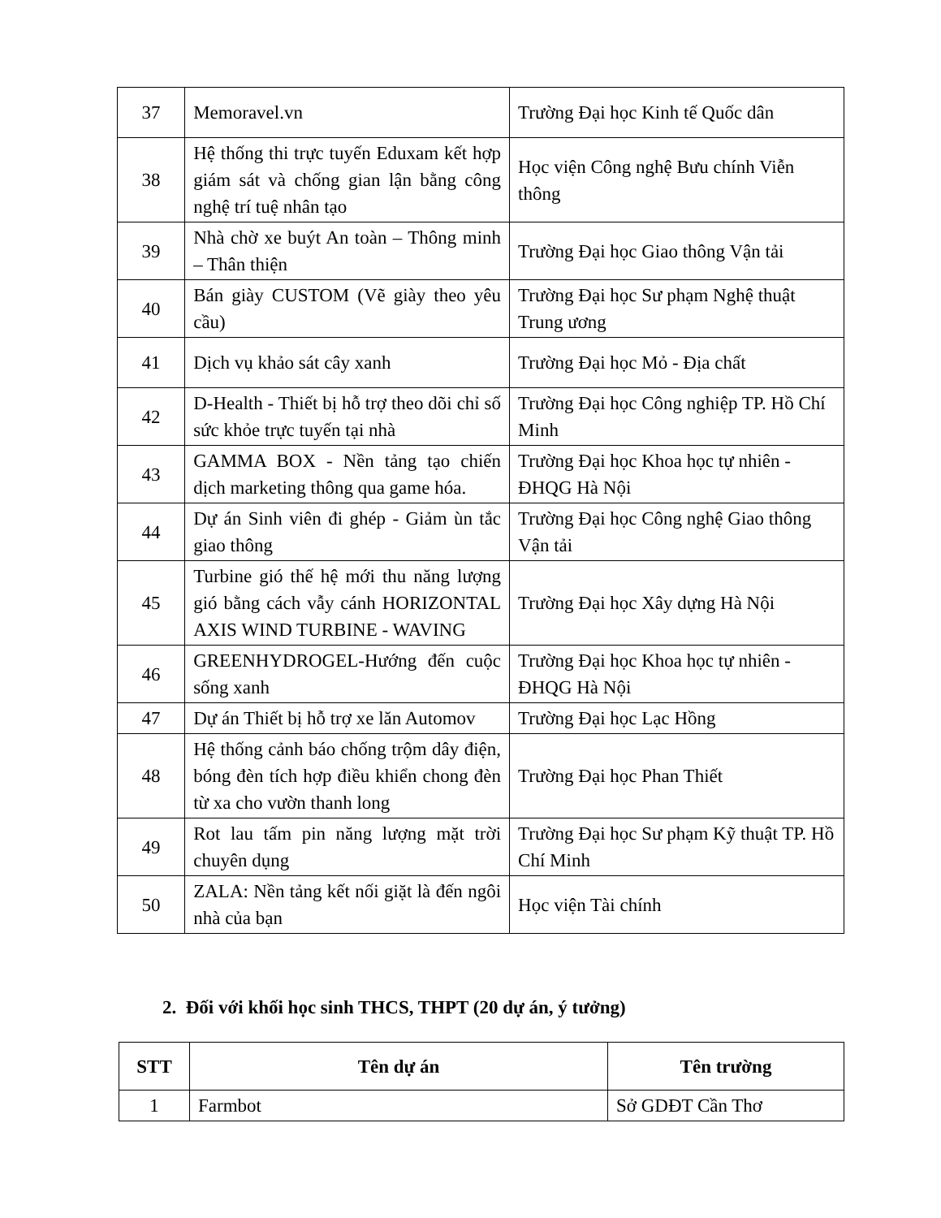| 37 | Memoravel.vn | Trường Đại học Kinh tế Quốc dân |
| 38 | Hệ thống thi trực tuyến Eduxam kết hợp giám sát và chống gian lận bằng công nghệ trí tuệ nhân tạo | Học viện Công nghệ Bưu chính Viễn thông |
| 39 | Nhà chờ xe buýt An toàn – Thông minh – Thân thiện | Trường Đại học Giao thông Vận tải |
| 40 | Bán giày CUSTOM (Vẽ giày theo yêu cầu) | Trường Đại học Sư phạm Nghệ thuật Trung ương |
| 41 | Dịch vụ khảo sát cây xanh | Trường Đại học Mỏ - Địa chất |
| 42 | D-Health - Thiết bị hỗ trợ theo dõi chỉ số sức khỏe trực tuyến tại nhà | Trường Đại học Công nghiệp TP. Hồ Chí Minh |
| 43 | GAMMA BOX - Nền tảng tạo chiến dịch marketing thông qua game hóa. | Trường Đại học Khoa học tự nhiên - ĐHQG Hà Nội |
| 44 | Dự án Sinh viên đi ghép - Giảm ùn tắc giao thông | Trường Đại học Công nghệ Giao thông Vận tải |
| 45 | Turbine gió thế hệ mới thu năng lượng gió bằng cách vẫy cánh HORIZONTAL AXIS WIND TURBINE - WAVING | Trường Đại học Xây dựng Hà Nội |
| 46 | GREENHYDROGEL-Hướng đến cuộc sống xanh | Trường Đại học Khoa học tự nhiên - ĐHQG Hà Nội |
| 47 | Dự án Thiết bị hỗ trợ xe lăn Automov | Trường Đại học Lạc Hồng |
| 48 | Hệ thống cảnh báo chống trộm dây điện, bóng đèn tích hợp điều khiển chong đèn từ xa cho vườn thanh long | Trường Đại học Phan Thiết |
| 49 | Rot lau tấm pin năng lượng mặt trời chuyên dụng | Trường Đại học Sư phạm Kỹ thuật TP. Hồ Chí Minh |
| 50 | ZALA: Nền tảng kết nối giặt là đến ngôi nhà của bạn | Học viện Tài chính |
2. Đối với khối học sinh THCS, THPT (20 dự án, ý tưởng)
| STT | Tên dự án | Tên trường |
| --- | --- | --- |
| 1 | Farmbot | Sở GDĐT Cần Thơ |